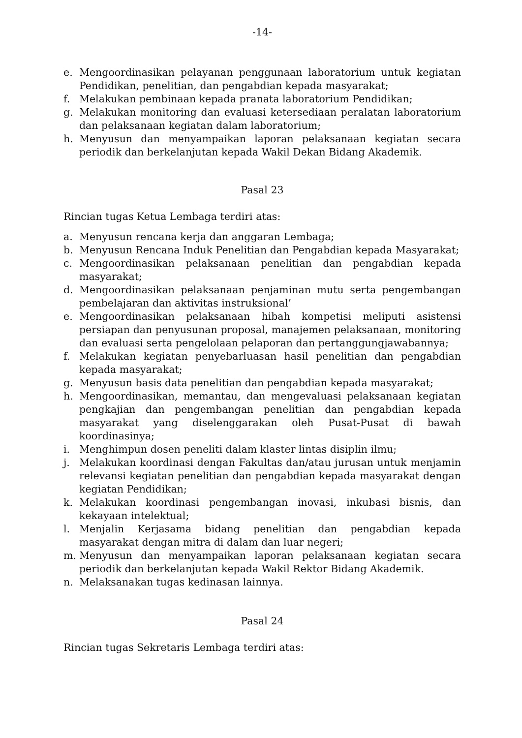-14-
e. Mengoordinasikan pelayanan penggunaan laboratorium untuk kegiatan Pendidikan, penelitian, dan pengabdian kepada masyarakat;
f. Melakukan pembinaan kepada pranata laboratorium Pendidikan;
g. Melakukan monitoring dan evaluasi ketersediaan peralatan laboratorium dan pelaksanaan kegiatan dalam laboratorium;
h. Menyusun dan menyampaikan laporan pelaksanaan kegiatan secara periodik dan berkelanjutan kepada Wakil Dekan Bidang Akademik.
Pasal 23
Rincian tugas Ketua Lembaga terdiri atas:
a. Menyusun rencana kerja dan anggaran Lembaga;
b. Menyusun Rencana Induk Penelitian dan Pengabdian kepada Masyarakat;
c. Mengoordinasikan pelaksanaan penelitian dan pengabdian kepada masyarakat;
d. Mengoordinasikan pelaksanaan penjaminan mutu serta pengembangan pembelajaran dan aktivitas instruksional’
e. Mengoordinasikan pelaksanaan hibah kompetisi meliputi asistensi persiapan dan penyusunan proposal, manajemen pelaksanaan, monitoring dan evaluasi serta pengelolaan pelaporan dan pertanggungjawabannya;
f. Melakukan kegiatan penyebarluasan hasil penelitian dan pengabdian kepada masyarakat;
g. Menyusun basis data penelitian dan pengabdian kepada masyarakat;
h. Mengoordinasikan, memantau, dan mengevaluasi pelaksanaan kegiatan pengkajian dan pengembangan penelitian dan pengabdian kepada masyarakat yang diselenggarakan oleh Pusat-Pusat di bawah koordinasinya;
i. Menghimpun dosen peneliti dalam klaster lintas disiplin ilmu;
j. Melakukan koordinasi dengan Fakultas dan/atau jurusan untuk menjamin relevansi kegiatan penelitian dan pengabdian kepada masyarakat dengan kegiatan Pendidikan;
k. Melakukan koordinasi pengembangan inovasi, inkubasi bisnis, dan kekayaan intelektual;
l. Menjalin Kerjasama bidang penelitian dan pengabdian kepada masyarakat dengan mitra di dalam dan luar negeri;
m. Menyusun dan menyampaikan laporan pelaksanaan kegiatan secara periodik dan berkelanjutan kepada Wakil Rektor Bidang Akademik.
n. Melaksanakan tugas kedinasan lainnya.
Pasal 24
Rincian tugas Sekretaris Lembaga terdiri atas: